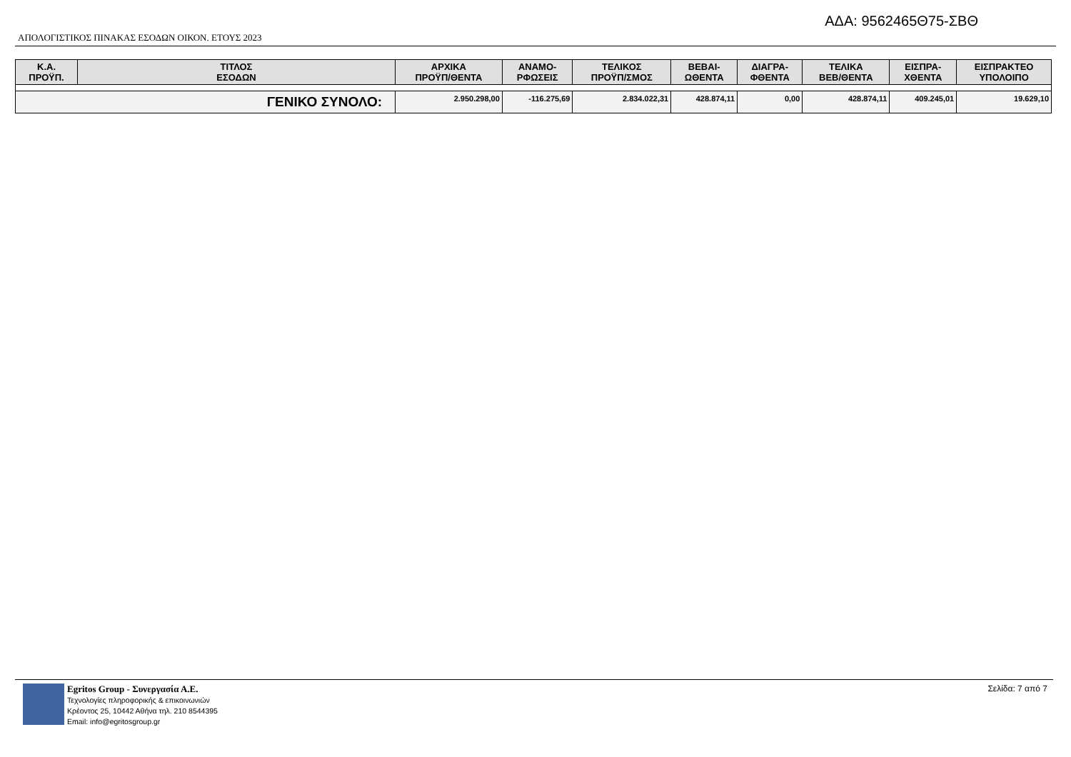ΑΔΑ: 9562465Θ75-ΣΒΘ
ΑΠΟΛΟΓΙΣΤΙΚΟΣ ΠΙΝΑΚΑΣ ΕΣΟΔΩΝ ΟΙΚΟΝ. ΕΤΟΥΣ 2023
| Κ.Α. ΠΡΟΫΠ. | ΤΙΤΛΟΣ ΕΣΟΔΩΝ | ΑΡΧΙΚΑ ΠΡΟΫΠ/ΘΕΝΤΑ | ΑΝΑΜΟ- ΡΦΩΣΕΙΣ | ΤΕΛΙΚΟΣ ΠΡΟΫΠ/ΣΜΟΣ | ΒΕΒΑΙ- ΩΘΕΝΤΑ | ΔΙΑΓΡΑ- ΦΘΕΝΤΑ | ΤΕΛΙΚΑ ΒΕΒ/ΘΕΝΤΑ | ΕΙΣΠΡΑ- ΧΘΕΝΤΑ | ΕΙΣΠΡΑΚΤΕΟ ΥΠΟΛΟΙΠΟ |
| --- | --- | --- | --- | --- | --- | --- | --- | --- | --- |
| ΓΕΝΙΚΟ ΣΥΝΟΛΟ: | | 2.950.298,00 | -116.275,69 | 2.834.022,31 | 428.874,11 | 0,00 | 428.874,11 | 409.245,01 | 19.629,10 |
Egritos Group - Συνεργασία Α.Ε.
Τεχνολογίες πληροφορικής & επικοινωνιών
Κρέοντος 25, 10442 Αθήνα τηλ. 210 8544395
Email: info@egritosgroup.gr
Σελίδα: 7 από 7